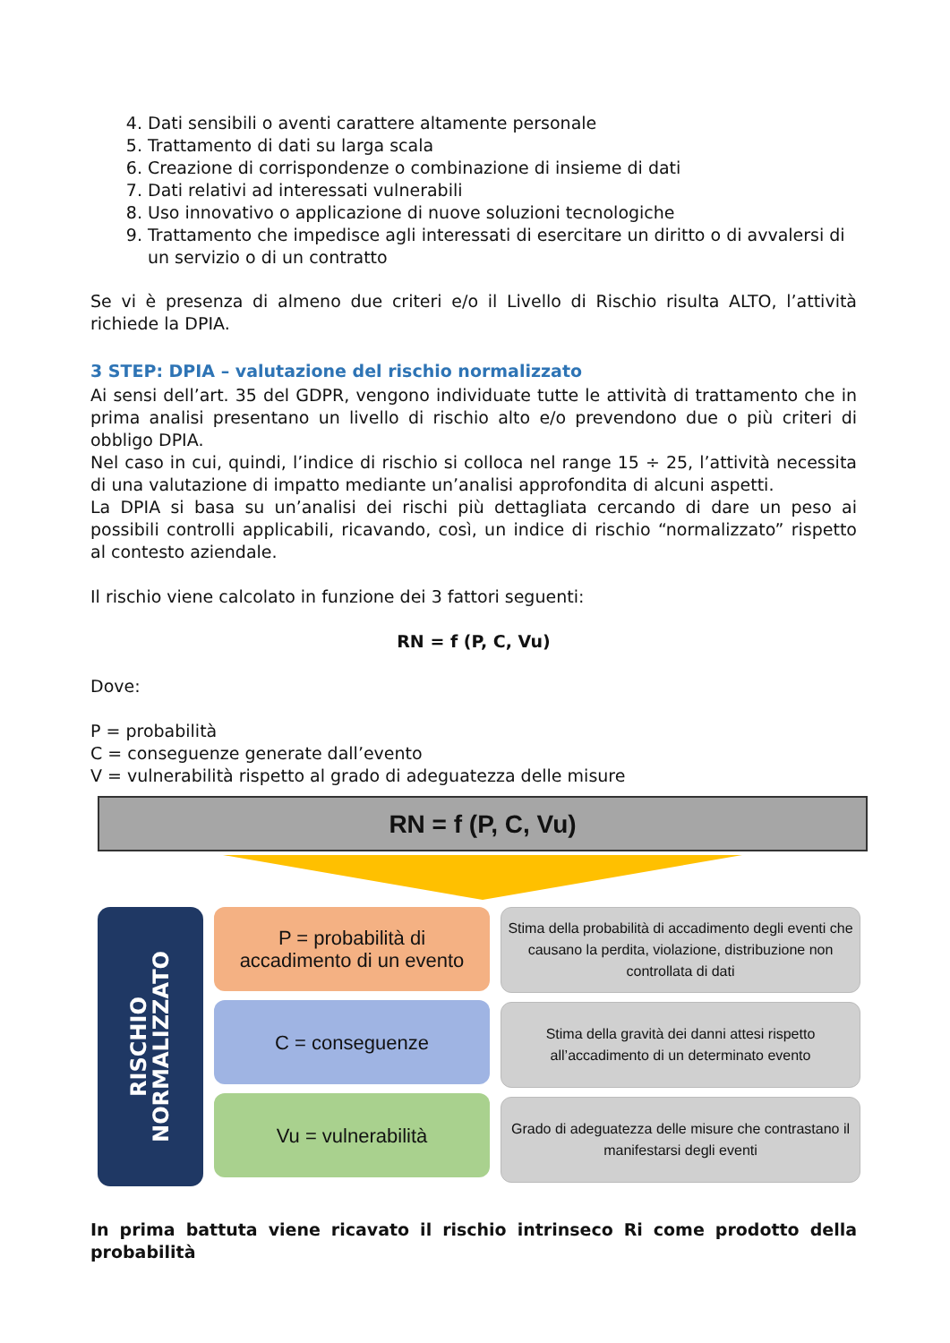4. Dati sensibili o aventi carattere altamente personale
5. Trattamento di dati su larga scala
6. Creazione di corrispondenze o combinazione di insieme di dati
7. Dati relativi ad interessati vulnerabili
8. Uso innovativo o applicazione di nuove soluzioni tecnologiche
9. Trattamento che impedisce agli interessati di esercitare un diritto o di avvalersi di un servizio o di un contratto
Se vi è presenza di almeno due criteri e/o il Livello di Rischio risulta ALTO, l’attività richiede la DPIA.
3 STEP: DPIA – valutazione del rischio normalizzato
Ai sensi dell’art. 35 del GDPR, vengono individuate tutte le attività di trattamento che in prima analisi presentano un livello di rischio alto e/o prevendono due o più criteri di obbligo DPIA.
Nel caso in cui, quindi, l’indice di rischio si colloca nel range 15 ÷ 25, l’attività necessita di una valutazione di impatto mediante un’analisi approfondita di alcuni aspetti.
La DPIA si basa su un’analisi dei rischi più dettagliata cercando di dare un peso ai possibili controlli applicabili, ricavando, così, un indice di rischio “normalizzato” rispetto al contesto aziendale.
Il rischio viene calcolato in funzione dei 3 fattori seguenti:
RN = f (P, C, Vu)
Dove:
P = probabilità
C = conseguenze generate dall’evento
V = vulnerabilità rispetto al grado di adeguatezza delle misure
RN = f (P, C, Vu)
RISCHIO
NORMALIZZATO
P = probabilità di
accadimento di un evento
C = conseguenze
Vu = vulnerabilità
Stima della probabilità di accadimento degli eventi che causano la perdita, violazione, distribuzione non controllata di dati
Stima della gravità dei danni attesi rispetto all’accadimento di un determinato evento
Grado di adeguatezza delle misure che contrastano il manifestarsi degli eventi
In prima battuta viene ricavato il rischio intrinseco Ri come prodotto della probabilità